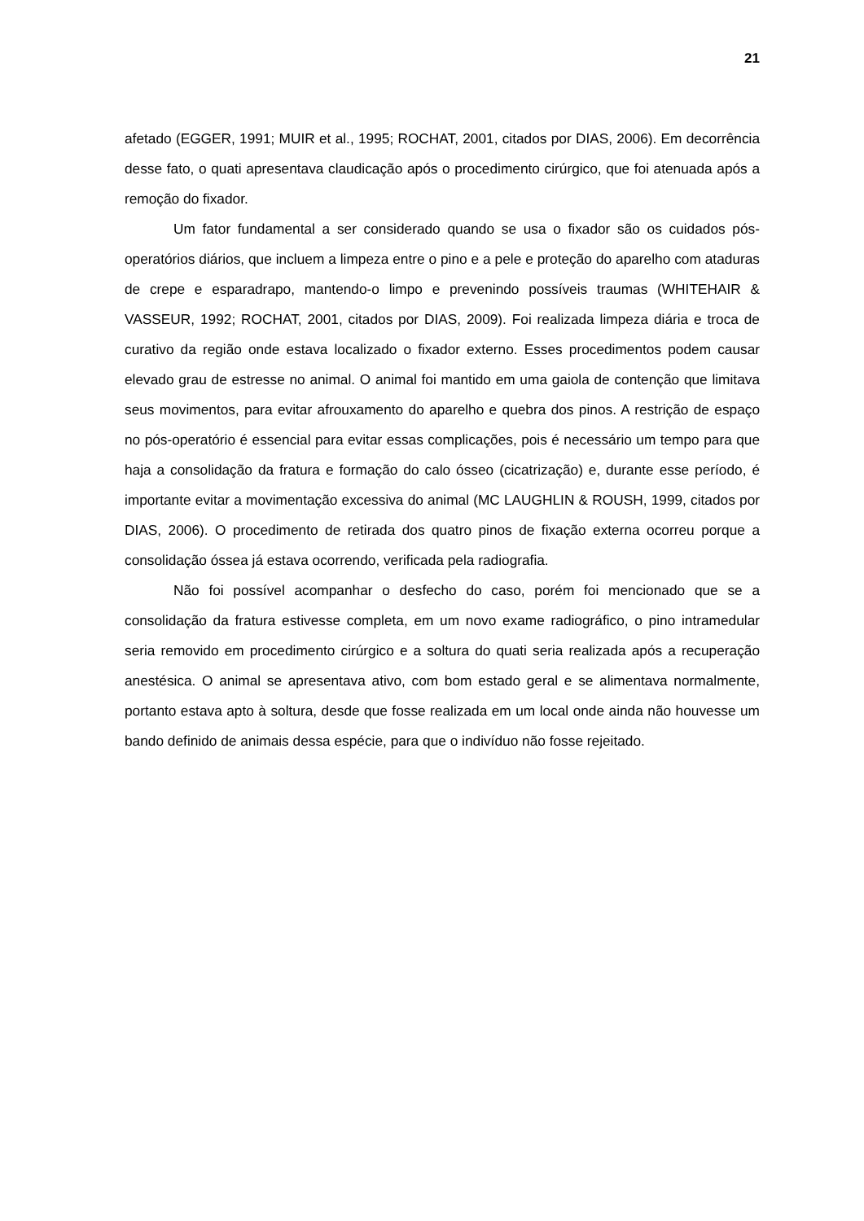21
afetado (EGGER, 1991; MUIR et al., 1995; ROCHAT, 2001, citados por DIAS, 2006). Em decorrência desse fato, o quati apresentava claudicação após o procedimento cirúrgico, que foi atenuada após a remoção do fixador.
Um fator fundamental a ser considerado quando se usa o fixador são os cuidados pós-operatórios diários, que incluem a limpeza entre o pino e a pele e proteção do aparelho com ataduras de crepe e esparadrapo, mantendo-o limpo e prevenindo possíveis traumas (WHITEHAIR & VASSEUR, 1992; ROCHAT, 2001, citados por DIAS, 2009). Foi realizada limpeza diária e troca de curativo da região onde estava localizado o fixador externo. Esses procedimentos podem causar elevado grau de estresse no animal. O animal foi mantido em uma gaiola de contenção que limitava seus movimentos, para evitar afrouxamento do aparelho e quebra dos pinos. A restrição de espaço no pós-operatório é essencial para evitar essas complicações, pois é necessário um tempo para que haja a consolidação da fratura e formação do calo ósseo (cicatrização) e, durante esse período, é importante evitar a movimentação excessiva do animal (MC LAUGHLIN & ROUSH, 1999, citados por DIAS, 2006). O procedimento de retirada dos quatro pinos de fixação externa ocorreu porque a consolidação óssea já estava ocorrendo, verificada pela radiografia.
Não foi possível acompanhar o desfecho do caso, porém foi mencionado que se a consolidação da fratura estivesse completa, em um novo exame radiográfico, o pino intramedular seria removido em procedimento cirúrgico e a soltura do quati seria realizada após a recuperação anestésica. O animal se apresentava ativo, com bom estado geral e se alimentava normalmente, portanto estava apto à soltura, desde que fosse realizada em um local onde ainda não houvesse um bando definido de animais dessa espécie, para que o indivíduo não fosse rejeitado.